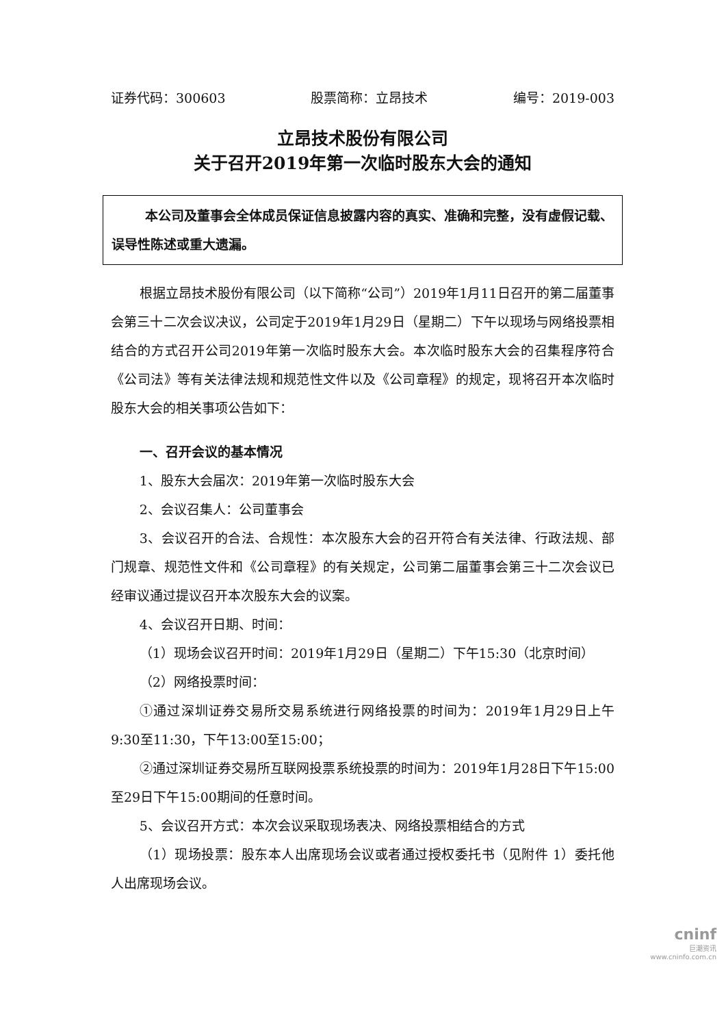证券代码：300603 股票简称：立昂技术 编号：2019-003
立昂技术股份有限公司
关于召开2019年第一次临时股东大会的通知
本公司及董事会全体成员保证信息披露内容的真实、准确和完整，没有虚假记载、误导性陈述或重大遗漏。
根据立昂技术股份有限公司（以下简称“公司”）2019年1月11日召开的第二届董事会第三十二次会议决议，公司定于2019年1月29日（星期二）下午以现场与网络投票相结合的方式召开公司2019年第一次临时股东大会。本次临时股东大会的召集程序符合《公司法》等有关法律法规和规范性文件以及《公司章程》的规定，现将召开本次临时股东大会的相关事项公告如下：
一、召开会议的基本情况
1、股东大会届次：2019年第一次临时股东大会
2、会议召集人：公司董事会
3、会议召开的合法、合规性：本次股东大会的召开符合有关法律、行政法规、部门规章、规范性文件和《公司章程》的有关规定，公司第二届董事会第三十二次会议已经审议通过提议召开本次股东大会的议案。
4、会议召开日期、时间：
（1）现场会议召开时间：2019年1月29日（星期二）下午15:30（北京时间）
（2）网络投票时间：
①通过深圳证券交易所交易系统进行网络投票的时间为：2019年1月29日上午9:30至11:30，下午13:00至15:00；
②通过深圳证券交易所互联网投票系统投票的时间为：2019年1月28日下午15:00至29日下午15:00期间的任意时间。
5、会议召开方式：本次会议采取现场表决、网络投票相结合的方式
（1）现场投票：股东本人出席现场会议或者通过授权委托书（见附件 1）委托他人出席现场会议。
cninf
巨潮资讯
www.cninfo.com.cn